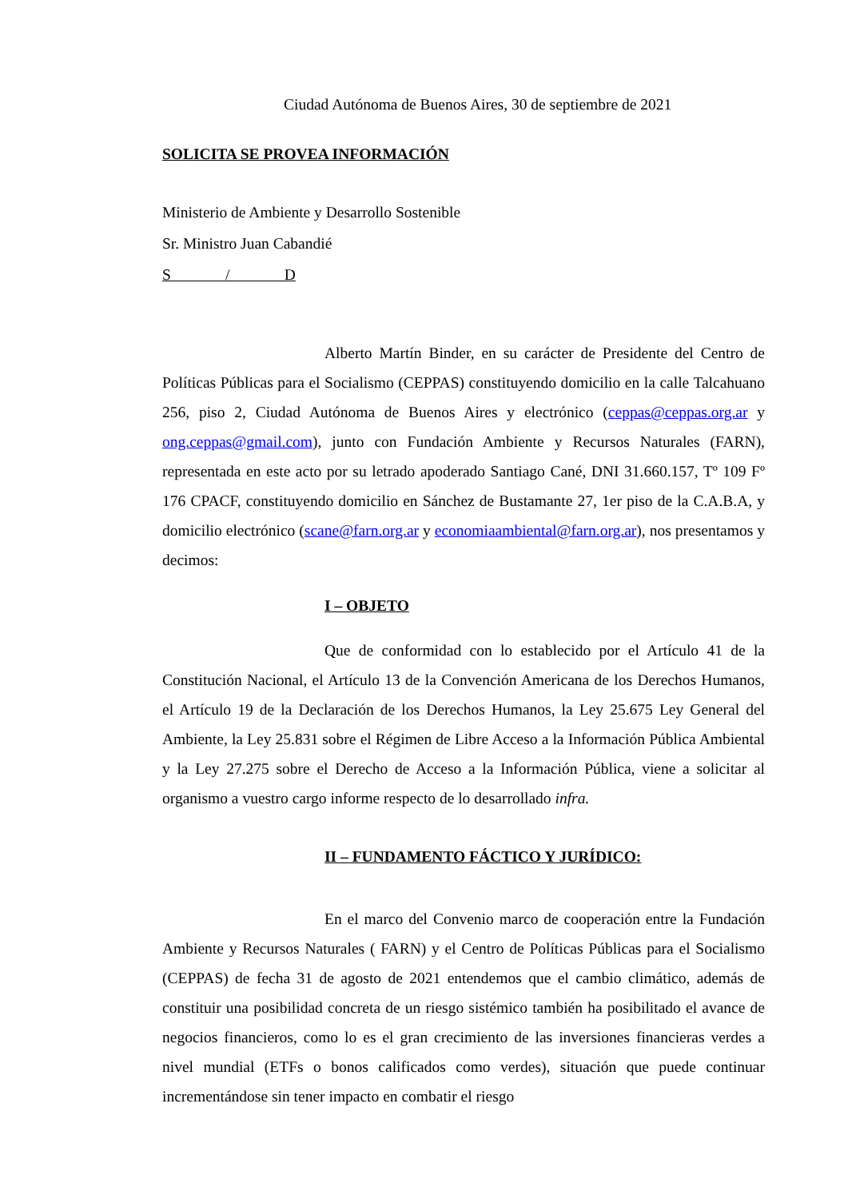Ciudad Autónoma de Buenos Aires, 30 de septiembre de 2021
SOLICITA SE PROVEA INFORMACIÓN
Ministerio de Ambiente y Desarrollo Sostenible
Sr. Ministro Juan Cabandié
S / D
Alberto Martín Binder, en su carácter de Presidente del Centro de Políticas Públicas para el Socialismo (CEPPAS) constituyendo domicilio en la calle Talcahuano 256, piso 2, Ciudad Autónoma de Buenos Aires y electrónico (ceppas@ceppas.org.ar y ong.ceppas@gmail.com), junto con Fundación Ambiente y Recursos Naturales (FARN), representada en este acto por su letrado apoderado Santiago Cané, DNI 31.660.157, Tº 109 Fº 176 CPACF, constituyendo domicilio en Sánchez de Bustamante 27, 1er piso de la C.A.B.A, y domicilio electrónico (scane@farn.org.ar y economiaambiental@farn.org.ar), nos presentamos y decimos:
I – OBJETO
Que de conformidad con lo establecido por el Artículo 41 de la Constitución Nacional, el Artículo 13 de la Convención Americana de los Derechos Humanos, el Artículo 19 de la Declaración de los Derechos Humanos, la Ley 25.675 Ley General del Ambiente, la Ley 25.831 sobre el Régimen de Libre Acceso a la Información Pública Ambiental y la Ley 27.275 sobre el Derecho de Acceso a la Información Pública, viene a solicitar al organismo a vuestro cargo informe respecto de lo desarrollado infra.
II – FUNDAMENTO FÁCTICO Y JURÍDICO:
En el marco del Convenio marco de cooperación entre la Fundación Ambiente y Recursos Naturales ( FARN) y el Centro de Políticas Públicas para el Socialismo (CEPPAS) de fecha 31 de agosto de 2021 entendemos que el cambio climático, además de constituir una posibilidad concreta de un riesgo sistémico también ha posibilitado el avance de negocios financieros, como lo es el gran crecimiento de las inversiones financieras verdes a nivel mundial (ETFs o bonos calificados como verdes), situación que puede continuar incrementándose sin tener impacto en combatir el riesgo